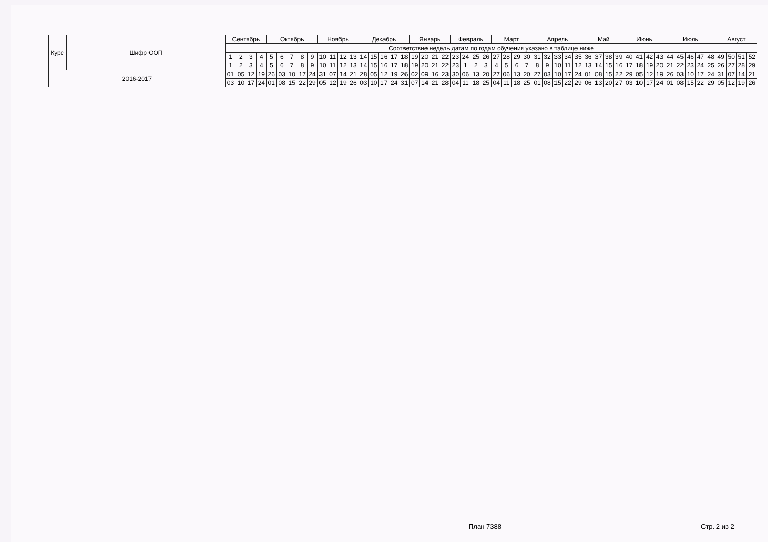| Курс | Шифр ООП | Сентябрь | | | | Октябрь | | | | | Ноябрь | | | | Декабрь | | | | | Январь | | | | Февраль | | | | Март | | | | Апрель | | | | | Май | | | | Июнь | | | | Июль | | | | | Август | | | |
| --- | --- | --- | --- | --- | --- | --- | --- | --- | --- | --- | --- | --- | --- | --- | --- | --- | --- | --- | --- | --- | --- | --- | --- | --- | --- | --- | --- | --- | --- | --- | --- | --- | --- | --- | --- | --- | --- | --- | --- | --- | --- | --- | --- | --- | --- | --- | --- | --- | --- | --- | --- | --- | --- |
| | | Соответствие недель датам по годам обучения указано в таблице ниже | | | | | | | | | | | | | | | | | | | | | | | | | | | | | | | | | | | | | | | | | | | | | | | | | | | |
| | | 1 | 2 | 3 | 4 | 5 | 6 | 7 | 8 | 9 | 10 | 11 | 12 | 13 | 14 | 15 | 16 | 17 | 18 | 19 | 20 | 21 | 22 | 23 | 24 | 25 | 26 | 27 | 28 | 29 | 30 | 31 | 32 | 33 | 34 | 35 | 36 | 37 | 38 | 39 | 40 | 41 | 42 | 43 | 44 | 45 | 46 | 47 | 48 | 49 | 50 | 51 | 52 |
| | | 1 | 2 | 3 | 4 | 5 | 6 | 7 | 8 | 9 | 10 | 11 | 12 | 13 | 14 | 15 | 16 | 17 | 18 | 19 | 20 | 21 | 22 | 23 | 1 | 2 | 3 | 4 | 5 | 6 | 7 | 8 | 9 | 10 | 11 | 12 | 13 | 14 | 15 | 16 | 17 | 18 | 19 | 20 | 21 | 22 | 23 | 24 | 25 | 26 | 27 | 28 | 29 |
| 2016-2017 | | 01 | 05 | 12 | 19 | 26 | 03 | 10 | 17 | 24 | 31 | 07 | 14 | 21 | 28 | 05 | 12 | 19 | 26 | 02 | 09 | 16 | 23 | 30 | 06 | 13 | 20 | 27 | 06 | 13 | 20 | 27 | 03 | 10 | 17 | 24 | 01 | 08 | 15 | 22 | 29 | 05 | 12 | 19 | 26 | 03 | 10 | 17 | 24 | 31 | 07 | 14 | 21 |
| | | 03 | 10 | 17 | 24 | 01 | 08 | 15 | 22 | 29 | 05 | 12 | 19 | 26 | 03 | 10 | 17 | 24 | 31 | 07 | 14 | 21 | 28 | 04 | 11 | 18 | 25 | 04 | 11 | 18 | 25 | 01 | 08 | 15 | 22 | 29 | 06 | 13 | 20 | 27 | 03 | 10 | 17 | 24 | 01 | 08 | 15 | 22 | 29 | 05 | 12 | 19 | 26 |
План 7388 Стр. 2 из 2